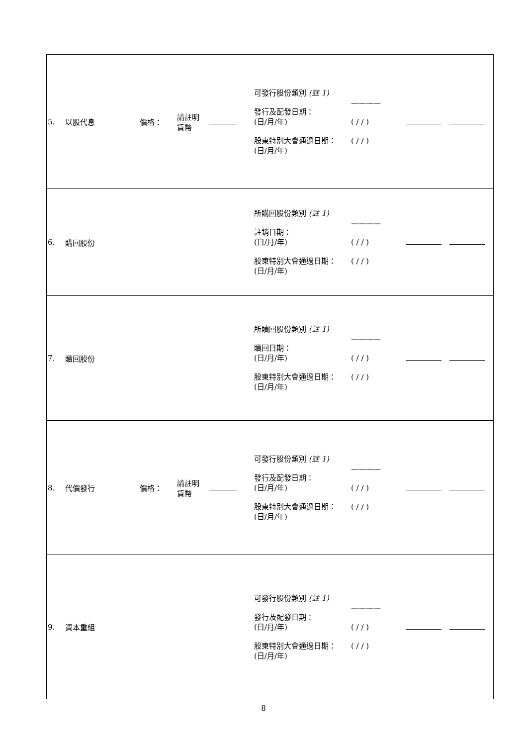| 5. | 以股代息 | 價格： | 請註明 貨幣 | | 可發行股份類別 (註 1) 發行及配發日期： (日/月/年) 股東特別大會通過日期： (日/月/年) | ———— ( / / ) ( / / ) | | |
| 6. | 購回股份 | | | | 所購回股份類別 (註 1) 註銷日期： (日/月/年) 股東特別大會通過日期： (日/月/年) | ———— ( / / ) ( / / ) | | |
| 7. | 贖回股份 | | | | 所贖回股份類別 (註 1) 贖回日期： (日/月/年) 股東特別大會通過日期： (日/月/年) | ———— ( / / ) ( / / ) | | |
| 8. | 代價發行 | 價格： | 請註明 貨幣 | | 可發行股份類別 (註 1) 發行及配發日期： (日/月/年) 股東特別大會通過日期： (日/月/年) | ———— ( / / ) ( / / ) | | |
| 9. | 資本重組 | | | | 可發行股份類別 (註 1) 發行及配發日期： (日/月/年) 股東特別大會通過日期： (日/月/年) | ———— ( / / ) ( / / ) | | |
8